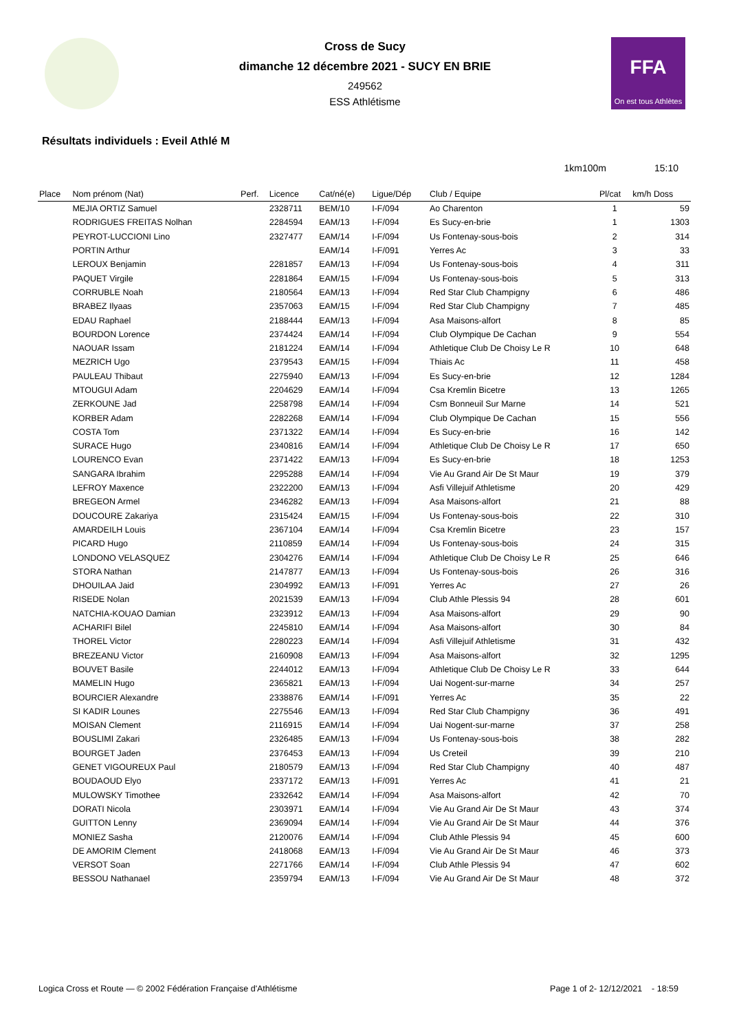FFA
On est tous Athlètes
Cross de Sucy
dimanche 12 décembre 2021 - SUCY EN BRIE
249562
ESS Athlétisme
Résultats individuels : Eveil Athlé M
1km100m 15:10
| Place | Nom prénom (Nat) | Perf. | Licence | Cat/né(e) | Ligue/Dép | Club / Equipe | Pl/cat | km/h Doss |
| --- | --- | --- | --- | --- | --- | --- | --- | --- |
| | MEJIA ORTIZ Samuel | | 2328711 | BEM/10 | I-F/094 | Ao Charenton | 1 | 59 |
| | RODRIGUES FREITAS Nolhan | | 2284594 | EAM/13 | I-F/094 | Es Sucy-en-brie | 1 | 1303 |
| | PEYROT-LUCCIONI Lino | | 2327477 | EAM/14 | I-F/094 | Us Fontenay-sous-bois | 2 | 314 |
| | PORTIN Arthur | | | EAM/14 | I-F/091 | Yerres Ac | 3 | 33 |
| | LEROUX Benjamin | | 2281857 | EAM/13 | I-F/094 | Us Fontenay-sous-bois | 4 | 311 |
| | PAQUET Virgile | | 2281864 | EAM/15 | I-F/094 | Us Fontenay-sous-bois | 5 | 313 |
| | CORRUBLE Noah | | 2180564 | EAM/13 | I-F/094 | Red Star Club Champigny | 6 | 486 |
| | BRABEZ Ilyaas | | 2357063 | EAM/15 | I-F/094 | Red Star Club Champigny | 7 | 485 |
| | EDAU Raphael | | 2188444 | EAM/13 | I-F/094 | Asa Maisons-alfort | 8 | 85 |
| | BOURDON Lorence | | 2374424 | EAM/14 | I-F/094 | Club Olympique De Cachan | 9 | 554 |
| | NAOUAR Issam | | 2181224 | EAM/14 | I-F/094 | Athletique Club De Choisy Le R | 10 | 648 |
| | MEZRICH Ugo | | 2379543 | EAM/15 | I-F/094 | Thiais Ac | 11 | 458 |
| | PAULEAU Thibaut | | 2275940 | EAM/13 | I-F/094 | Es Sucy-en-brie | 12 | 1284 |
| | MTOUGUI Adam | | 2204629 | EAM/14 | I-F/094 | Csa Kremlin Bicetre | 13 | 1265 |
| | ZERKOUNE Jad | | 2258798 | EAM/14 | I-F/094 | Csm Bonneuil Sur Marne | 14 | 521 |
| | KORBER Adam | | 2282268 | EAM/14 | I-F/094 | Club Olympique De Cachan | 15 | 556 |
| | COSTA Tom | | 2371322 | EAM/14 | I-F/094 | Es Sucy-en-brie | 16 | 142 |
| | SURACE Hugo | | 2340816 | EAM/14 | I-F/094 | Athletique Club De Choisy Le R | 17 | 650 |
| | LOURENCO Evan | | 2371422 | EAM/13 | I-F/094 | Es Sucy-en-brie | 18 | 1253 |
| | SANGARA Ibrahim | | 2295288 | EAM/14 | I-F/094 | Vie Au Grand Air De St Maur | 19 | 379 |
| | LEFROY Maxence | | 2322200 | EAM/13 | I-F/094 | Asfi Villejuif Athletisme | 20 | 429 |
| | BREGEON Armel | | 2346282 | EAM/13 | I-F/094 | Asa Maisons-alfort | 21 | 88 |
| | DOUCOURE Zakariya | | 2315424 | EAM/15 | I-F/094 | Us Fontenay-sous-bois | 22 | 310 |
| | AMARDEILH Louis | | 2367104 | EAM/14 | I-F/094 | Csa Kremlin Bicetre | 23 | 157 |
| | PICARD Hugo | | 2110859 | EAM/14 | I-F/094 | Us Fontenay-sous-bois | 24 | 315 |
| | LONDONO VELASQUEZ | | 2304276 | EAM/14 | I-F/094 | Athletique Club De Choisy Le R | 25 | 646 |
| | STORA Nathan | | 2147877 | EAM/13 | I-F/094 | Us Fontenay-sous-bois | 26 | 316 |
| | DHOUILAA Jaid | | 2304992 | EAM/13 | I-F/091 | Yerres Ac | 27 | 26 |
| | RISEDE Nolan | | 2021539 | EAM/13 | I-F/094 | Club Athle Plessis 94 | 28 | 601 |
| | NATCHIA-KOUAO Damian | | 2323912 | EAM/13 | I-F/094 | Asa Maisons-alfort | 29 | 90 |
| | ACHARIFI Bilel | | 2245810 | EAM/14 | I-F/094 | Asa Maisons-alfort | 30 | 84 |
| | THOREL Victor | | 2280223 | EAM/14 | I-F/094 | Asfi Villejuif Athletisme | 31 | 432 |
| | BREZEANU Victor | | 2160908 | EAM/13 | I-F/094 | Asa Maisons-alfort | 32 | 1295 |
| | BOUVET Basile | | 2244012 | EAM/13 | I-F/094 | Athletique Club De Choisy Le R | 33 | 644 |
| | MAMELIN Hugo | | 2365821 | EAM/13 | I-F/094 | Uai Nogent-sur-marne | 34 | 257 |
| | BOURCIER Alexandre | | 2338876 | EAM/14 | I-F/091 | Yerres Ac | 35 | 22 |
| | SI KADIR Lounes | | 2275546 | EAM/13 | I-F/094 | Red Star Club Champigny | 36 | 491 |
| | MOISAN Clement | | 2116915 | EAM/14 | I-F/094 | Uai Nogent-sur-marne | 37 | 258 |
| | BOUSLIMI Zakari | | 2326485 | EAM/13 | I-F/094 | Us Fontenay-sous-bois | 38 | 282 |
| | BOURGET Jaden | | 2376453 | EAM/13 | I-F/094 | Us Creteil | 39 | 210 |
| | GENET VIGOUREUX Paul | | 2180579 | EAM/13 | I-F/094 | Red Star Club Champigny | 40 | 487 |
| | BOUDAOUD Elyo | | 2337172 | EAM/13 | I-F/091 | Yerres Ac | 41 | 21 |
| | MULOWSKY Timothee | | 2332642 | EAM/14 | I-F/094 | Asa Maisons-alfort | 42 | 70 |
| | DORATI Nicola | | 2303971 | EAM/14 | I-F/094 | Vie Au Grand Air De St Maur | 43 | 374 |
| | GUITTON Lenny | | 2369094 | EAM/14 | I-F/094 | Vie Au Grand Air De St Maur | 44 | 376 |
| | MONIEZ Sasha | | 2120076 | EAM/14 | I-F/094 | Club Athle Plessis 94 | 45 | 600 |
| | DE AMORIM Clement | | 2418068 | EAM/13 | I-F/094 | Vie Au Grand Air De St Maur | 46 | 373 |
| | VERSOT Soan | | 2271766 | EAM/14 | I-F/094 | Club Athle Plessis 94 | 47 | 602 |
| | BESSOU Nathanael | | 2359794 | EAM/13 | I-F/094 | Vie Au Grand Air De St Maur | 48 | 372 |
Logica Cross et Route — © 2002 Fédération Française d'Athlétisme Page 1 of 2- 12/12/2021 - 18:59